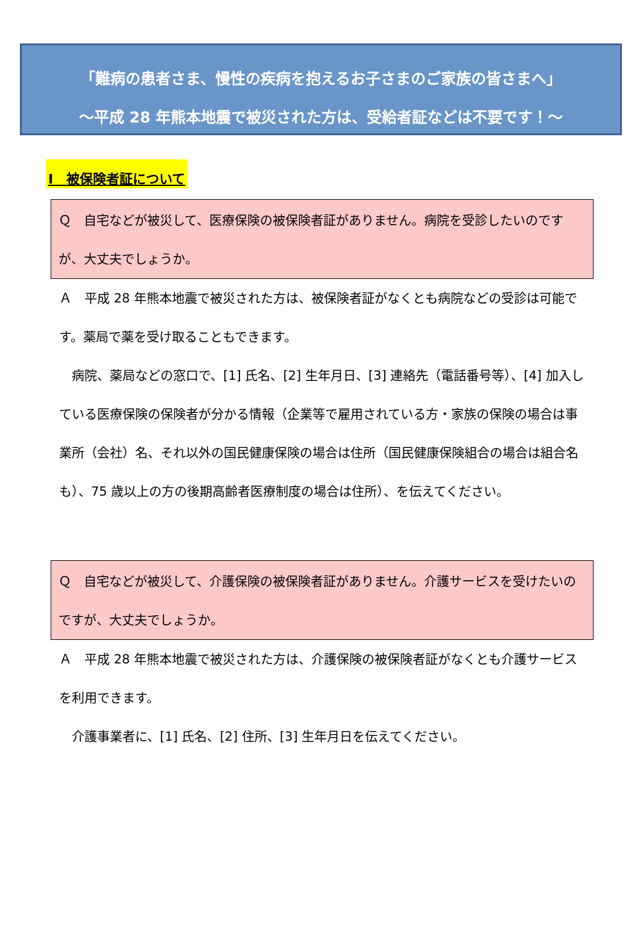「難病の患者さま、慢性の疾病を抱えるお子さまのご家族の皆さまへ」
～平成 28 年熊本地震で被災された方は、受給者証などは不要です！～
Ⅰ　被保険者証について
Ｑ　自宅などが被災して、医療保険の被保険者証がありません。病院を受診したいのですが、大丈夫でしょうか。
Ａ　平成 28 年熊本地震で被災された方は、被保険者証がなくとも病院などの受診は可能です。薬局で薬を受け取ることもできます。
　病院、薬局などの窓口で、[1] 氏名、[2] 生年月日、[3] 連絡先（電話番号等）、[4] 加入している医療保険の保険者が分かる情報（企業等で雇用されている方・家族の保険の場合は事業所（会社）名、それ以外の国民健康保険の場合は住所（国民健康保険組合の場合は組合名も）、75 歳以上の方の後期高齢者医療制度の場合は住所）、を伝えてください。
Ｑ　自宅などが被災して、介護保険の被保険者証がありません。介護サービスを受けたいのですが、大丈夫でしょうか。
Ａ　平成 28 年熊本地震で被災された方は、介護保険の被保険者証がなくとも介護サービスを利用できます。
　介護事業者に、[1] 氏名、[2] 住所、[3] 生年月日を伝えてください。